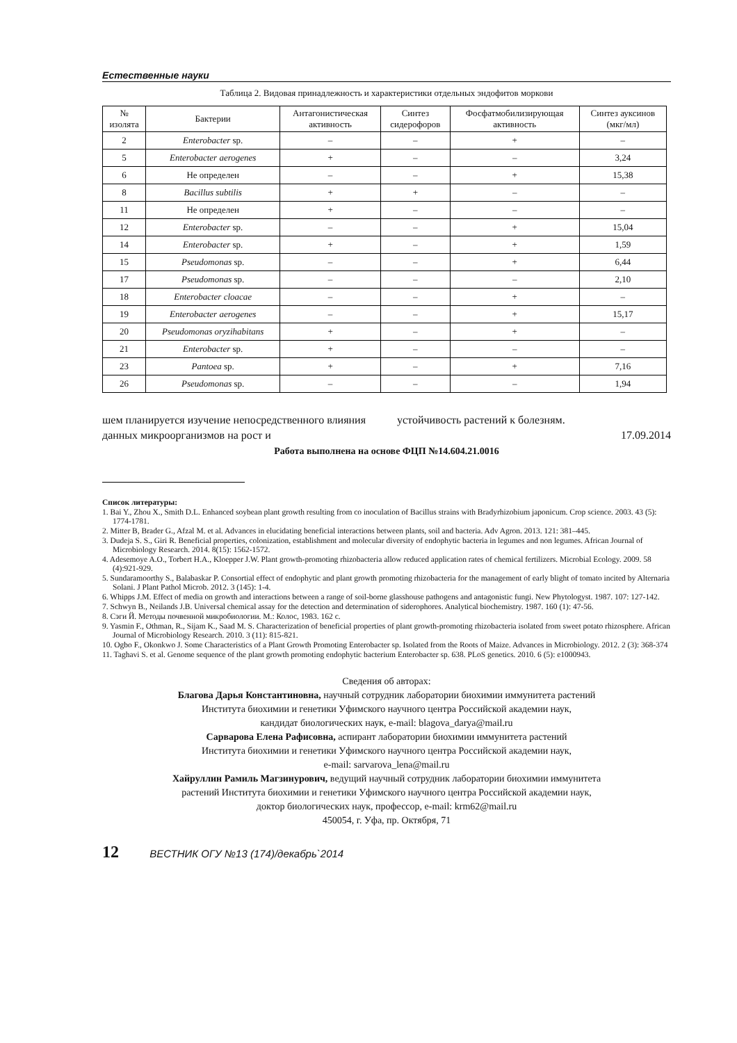Естественные науки
Таблица 2. Видовая принадлежность и характеристики отдельных эндофитов моркови
| № изолята | Бактерии | Антагонистическая активность | Синтез сидерофоров | Фосфатмобилизирующая активность | Синтез ауксинов (мкг/мл) |
| --- | --- | --- | --- | --- | --- |
| 2 | Enterobacter sp. | – | – | + | – |
| 5 | Enterobacter aerogenes | + | – | – | 3,24 |
| 6 | Не определен | – | – | + | 15,38 |
| 8 | Bacillus subtilis | + | + | – | – |
| 11 | Не определен | + | – | – | – |
| 12 | Enterobacter sp. | – | – | + | 15,04 |
| 14 | Enterobacter sp. | + | – | + | 1,59 |
| 15 | Pseudomonas sp. | – | – | + | 6,44 |
| 17 | Pseudomonas sp. | – | – | – | 2,10 |
| 18 | Enterobacter cloacae | – | – | + | – |
| 19 | Enterobacter aerogenes | – | – | + | 15,17 |
| 20 | Pseudomonas oryzihabitans | + | – | + | – |
| 21 | Enterobacter sp. | + | – | – | – |
| 23 | Pantoea sp. | + | – | + | 7,16 |
| 26 | Pseudomonas sp. | – | – | – | 1,94 |
шем планируется изучение непосредственного влияния данных микроорганизмов на рост и
устойчивость растений к болезням.
17.09.2014
Работа выполнена на основе ФЦП №14.604.21.0016
Список литературы:
1. Bai Y., Zhou X., Smith D.L. Enhanced soybean plant growth resulting from co inoculation of Bacillus strains with Bradyrhizobium japonicum. Crop science. 2003. 43 (5): 1774-1781.
2. Mitter B, Brader G., Afzal M. et al. Advances in elucidating beneficial interactions between plants, soil and bacteria. Adv Agron. 2013. 121: 381–445.
3. Dudeja S. S., Giri R. Beneficial properties, colonization, establishment and molecular diversity of endophytic bacteria in legumes and non legumes. African Journal of Microbiology Research. 2014. 8(15): 1562-1572.
4. Adesemoye A.O., Torbert H.A., Kloepper J.W. Plant growth-promoting rhizobacteria allow reduced application rates of chemical fertilizers. Microbial Ecology. 2009. 58 (4):921-929.
5. Sundaramoorthy S., Balabaskar P. Consortial effect of endophytic and plant growth promoting rhizobacteria for the management of early blight of tomato incited by Alternaria Solani. J Plant Pathol Microb. 2012. 3 (145): 1-4.
6. Whipps J.M. Effect of media on growth and interactions between a range of soil-borne glasshouse pathogens and antagonistic fungi. New Phytologyst. 1987. 107: 127-142.
7. Schwyn B., Neilands J.B. Universal chemical assay for the detection and determination of siderophores. Analytical biochemistry. 1987. 160 (1): 47-56.
8. Сэги Й. Методы почвенной микробиологии. М.: Колос, 1983. 162 с.
9. Yasmin F., Othman, R., Sijam K., Saad M. S. Characterization of beneficial properties of plant growth-promoting rhizobacteria isolated from sweet potato rhizosphere. African Journal of Microbiology Research. 2010. 3 (11): 815-821.
10. Ogbo F., Okonkwo J. Some Characteristics of a Plant Growth Promoting Enterobacter sp. Isolated from the Roots of Maize. Advances in Microbiology. 2012. 2 (3): 368-374
11. Taghavi S. et al. Genome sequence of the plant growth promoting endophytic bacterium Enterobacter sp. 638. PLoS genetics. 2010. 6 (5): e1000943.
Сведения об авторах:
Благова Дарья Константиновна, научный сотрудник лаборатории биохимии иммунитета растений
Института биохимии и генетики Уфимского научного центра Российской академии наук,
кандидат биологических наук, e-mail: blagova_darya@mail.ru
Сарварова Елена Рафисовна, аспирант лаборатории биохимии иммунитета растений
Института биохимии и генетики Уфимского научного центра Российской академии наук,
e-mail: sarvarova_lena@mail.ru
Хайруллин Рамиль Магзинурович, ведущий научный сотрудник лаборатории биохимии иммунитета
растений Института биохимии и генетики Уфимского научного центра Российской академии наук,
доктор биологических наук, профессор, e-mail: krm62@mail.ru
450054, г. Уфа, пр. Октября, 71
12 ВЕСТНИК ОГУ №13 (174)/декабрь`2014